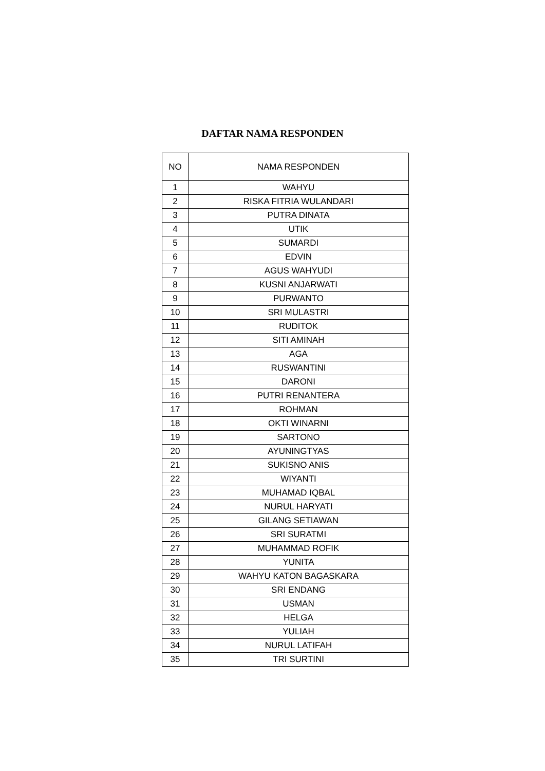DAFTAR NAMA RESPONDEN
| NO | NAMA RESPONDEN |
| --- | --- |
| 1 | WAHYU |
| 2 | RISKA FITRIA WULANDARI |
| 3 | PUTRA DINATA |
| 4 | UTIK |
| 5 | SUMARDI |
| 6 | EDVIN |
| 7 | AGUS WAHYUDI |
| 8 | KUSNI ANJARWATI |
| 9 | PURWANTO |
| 10 | SRI MULASTRI |
| 11 | RUDITOK |
| 12 | SITI AMINAH |
| 13 | AGA |
| 14 | RUSWANTINI |
| 15 | DARONI |
| 16 | PUTRI RENANTERA |
| 17 | ROHMAN |
| 18 | OKTI WINARNI |
| 19 | SARTONO |
| 20 | AYUNINGTYAS |
| 21 | SUKISNO ANIS |
| 22 | WIYANTI |
| 23 | MUHAMAD IQBAL |
| 24 | NURUL HARYATI |
| 25 | GILANG SETIAWAN |
| 26 | SRI SURATMI |
| 27 | MUHAMMAD ROFIK |
| 28 | YUNITA |
| 29 | WAHYU KATON BAGASKARA |
| 30 | SRI ENDANG |
| 31 | USMAN |
| 32 | HELGA |
| 33 | YULIAH |
| 34 | NURUL LATIFAH |
| 35 | TRI SURTINI |